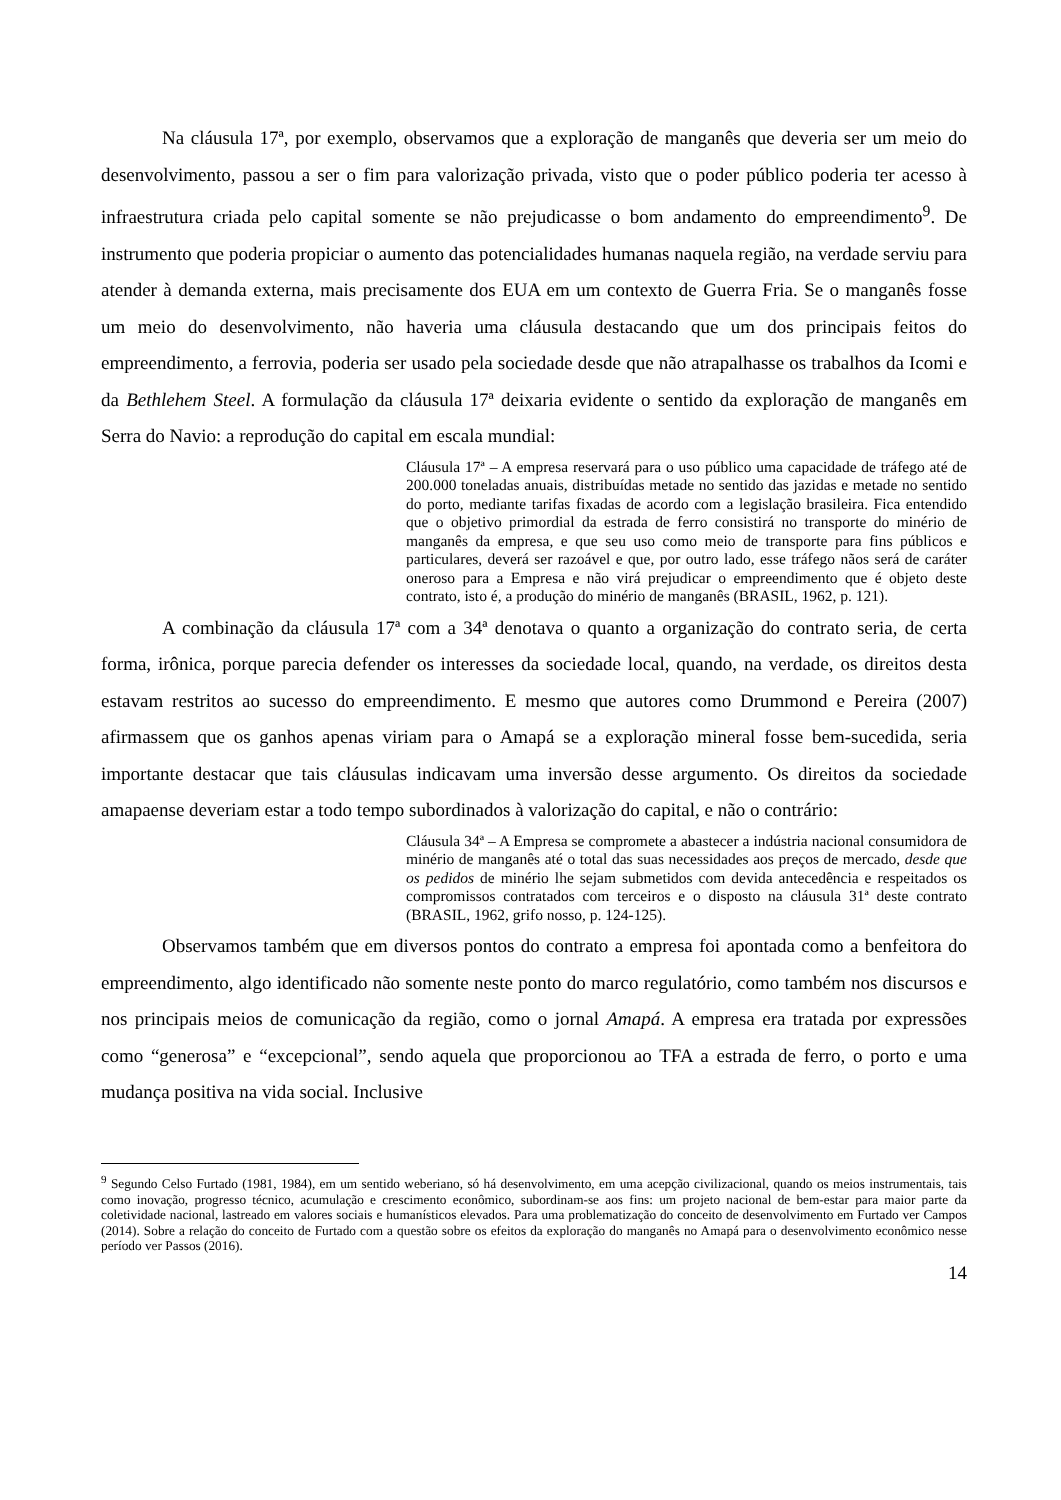Na cláusula 17ª, por exemplo, observamos que a exploração de manganês que deveria ser um meio do desenvolvimento, passou a ser o fim para valorização privada, visto que o poder público poderia ter acesso à infraestrutura criada pelo capital somente se não prejudicasse o bom andamento do empreendimento<sup>9</sup>. De instrumento que poderia propiciar o aumento das potencialidades humanas naquela região, na verdade serviu para atender à demanda externa, mais precisamente dos EUA em um contexto de Guerra Fria. Se o manganês fosse um meio do desenvolvimento, não haveria uma cláusula destacando que um dos principais feitos do empreendimento, a ferrovia, poderia ser usado pela sociedade desde que não atrapalhasse os trabalhos da Icomi e da Bethlehem Steel. A formulação da cláusula 17ª deixaria evidente o sentido da exploração de manganês em Serra do Navio: a reprodução do capital em escala mundial:
Cláusula 17ª – A empresa reservará para o uso público uma capacidade de tráfego até de 200.000 toneladas anuais, distribuídas metade no sentido das jazidas e metade no sentido do porto, mediante tarifas fixadas de acordo com a legislação brasileira. Fica entendido que o objetivo primordial da estrada de ferro consistirá no transporte do minério de manganês da empresa, e que seu uso como meio de transporte para fins públicos e particulares, deverá ser razoável e que, por outro lado, esse tráfego nãos será de caráter oneroso para a Empresa e não virá prejudicar o empreendimento que é objeto deste contrato, isto é, a produção do minério de manganês (BRASIL, 1962, p. 121).
A combinação da cláusula 17ª com a 34ª denotava o quanto a organização do contrato seria, de certa forma, irônica, porque parecia defender os interesses da sociedade local, quando, na verdade, os direitos desta estavam restritos ao sucesso do empreendimento. E mesmo que autores como Drummond e Pereira (2007) afirmassem que os ganhos apenas viriam para o Amapá se a exploração mineral fosse bem-sucedida, seria importante destacar que tais cláusulas indicavam uma inversão desse argumento. Os direitos da sociedade amapaense deveriam estar a todo tempo subordinados à valorização do capital, e não o contrário:
Cláusula 34ª – A Empresa se compromete a abastecer a indústria nacional consumidora de minério de manganês até o total das suas necessidades aos preços de mercado, desde que os pedidos de minério lhe sejam submetidos com devida antecedência e respeitados os compromissos contratados com terceiros e o disposto na cláusula 31ª deste contrato (BRASIL, 1962, grifo nosso, p. 124-125).
Observamos também que em diversos pontos do contrato a empresa foi apontada como a benfeitora do empreendimento, algo identificado não somente neste ponto do marco regulatório, como também nos discursos e nos principais meios de comunicação da região, como o jornal Amapá. A empresa era tratada por expressões como “generosa” e “excepcional”, sendo aquela que proporcionou ao TFA a estrada de ferro, o porto e uma mudança positiva na vida social. Inclusive
<sup>9</sup> Segundo Celso Furtado (1981, 1984), em um sentido weberiano, só há desenvolvimento, em uma acepção civilizacional, quando os meios instrumentais, tais como inovação, progresso técnico, acumulação e crescimento econômico, subordinam-se aos fins: um projeto nacional de bem-estar para maior parte da coletividade nacional, lastreado em valores sociais e humanísticos elevados. Para uma problematização do conceito de desenvolvimento em Furtado ver Campos (2014). Sobre a relação do conceito de Furtado com a questão sobre os efeitos da exploração do manganês no Amapá para o desenvolvimento econômico nesse período ver Passos (2016).
14